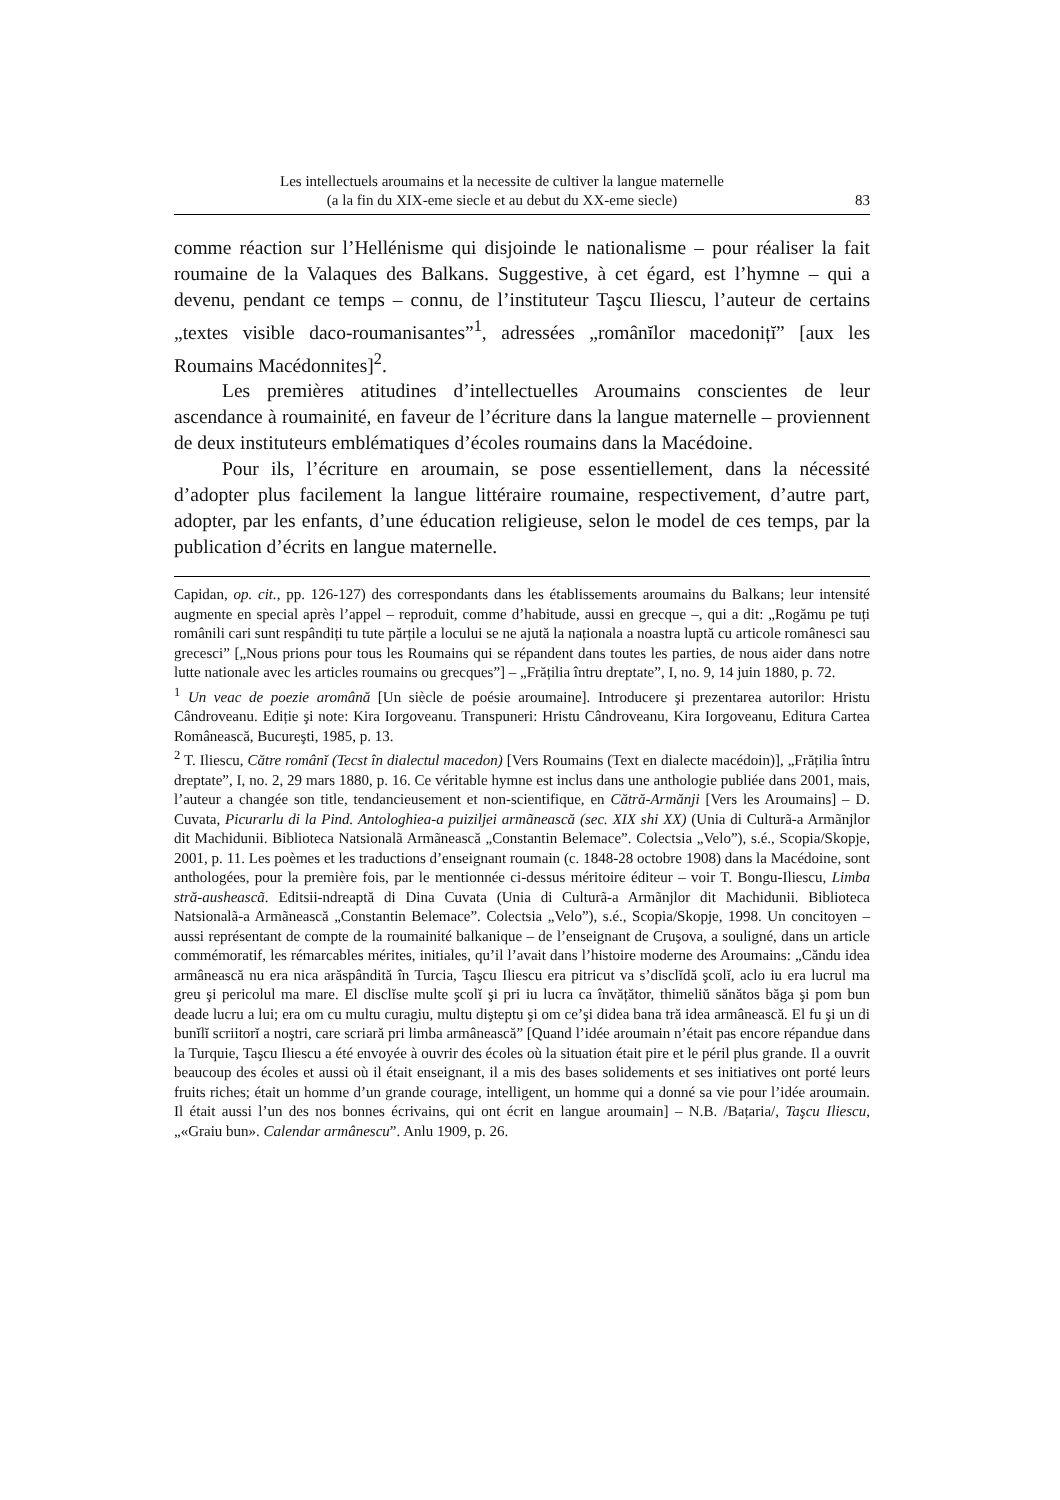Les intellectuels aroumains et la necessite de cultiver la langue maternelle
(a la fin du XIX-eme siecle et au debut du XX-eme siecle)
83
comme réaction sur l’Hellénisme qui disjoinde le nationalisme – pour réaliser la fait roumaine de la Valaques des Balkans. Suggestive, à cet égard, est l’hymne – qui a devenu, pendant ce temps – connu, de l’instituteur Taşcu Iliescu, l’auteur de certains „textes visible daco-roumanisantes”<sup>1</sup>, adressées „românĭlor macedonițĭ” [aux les Roumains Macédonnites]<sup>2</sup>.
Les premières atitudines d’intellectuelles Aroumains conscientes de leur ascendance à roumainité, en faveur de l’écriture dans la langue maternelle – proviennent de deux instituteurs emblématiques d’écoles roumains dans la Macédoine.
Pour ils, l’écriture en aroumain, se pose essentiellement, dans la nécessité d’adopter plus facilement la langue littéraire roumaine, respectivement, d’autre part, adopter, par les enfants, d’une éducation religieuse, selon le model de ces temps, par la publication d’écrits en langue maternelle.
Capidan, op. cit., pp. 126-127) des correspondants dans les établissements aroumains du Balkans; leur intensité augmente en special après l’appel – reproduit, comme d’habitude, aussi en grecque –, qui a dit: „Rogămu pe tuți românili cari sunt respândiți tu tute părțile a locului se ne ajută la naționala a noastra luptă cu articole românesci sau grecesci” [„Nous prions pour tous les Roumains qui se répandent dans toutes les parties, de nous aider dans notre lutte nationale avec les articles roumains ou grecques”] – „Frățilia întru dreptate”, I, no. 9, 14 juin 1880, p. 72.
<sup>1</sup> Un veac de poezie aromână [Un siècle de poésie aroumaine]. Introducere şi prezentarea autorilor: Hristu Cândroveanu. Ediție şi note: Kira Iorgoveanu. Transpuneri: Hristu Cândroveanu, Kira Iorgoveanu, Editura Cartea Românească, Bucureşti, 1985, p. 13.
<sup>2</sup> T. Iliescu, Către românĭ (Tecst în dialectul macedon) [Vers Roumains (Text en dialecte macédoin)], „Frățilia întru dreptate”, I, no. 2, 29 mars 1880, p. 16. Ce véritable hymne est inclus dans une anthologie publiée dans 2001, mais, l’auteur a changée son title, tendancieusement et non-scientifique, en Cătră-Armănji [Vers les Aroumains] – D. Cuvata, Picurarlu di la Pind. Antologhiea-a puiziljei armãnească (sec. XIX shi XX) (Unia di Culturã-a Armãnjlor dit Machidunii. Biblioteca Natsionalã Armãnească „Constantin Belemace”. Colectsia „Velo”), s.é., Scopia/Skopje, 2001, p. 11. Les poèmes et les traductions d’enseignant roumain (c. 1848-28 octobre 1908) dans la Macédoine, sont anthologées, pour la première fois, par le mentionnée ci-dessus méritoire éditeur – voir T. Bongu-Iliescu, Limba stră-ausheascã. Editsii-ndreaptă di Dina Cuvata (Unia di Culturã-a Armãnjlor dit Machidunii. Biblioteca Natsionalã-a Armãnească „Constantin Belemace”. Colectsia „Velo”), s.é., Scopia/Skopje, 1998. Un concitoyen – aussi représentant de compte de la roumainité balkanique – de l’enseignant de Cruşova, a souligné, dans un article commémoratif, les rémarcables mérites, initiales, qu’il l’avait dans l’histoire moderne des Aroumains: „Căndu idea armânească nu era nica arăspândită în Turcia, Taşcu Iliescu era pitricut va s’disclĭdă şcolĭ, aclo iu era lucrul ma greu şi pericolul ma mare. El disclĭse multe şcolĭ şi pri iu lucra ca învățător, thimeliŭ sănătos băga şi pom bun deade lucru a lui; era om cu multu curagiu, multu dişteptu şi om ce’şi didea bana tră idea armânească. El fu şi un di bunĭlĭ scriitorĭ a noştri, care scriară pri limba armânească” [Quand l’idée aroumain n’était pas encore répandue dans la Turquie, Taşcu Iliescu a été envoyée à ouvrir des écoles où la situation était pire et le péril plus grande. Il a ouvrit beaucoup des écoles et aussi où il était enseignant, il a mis des bases solidements et ses initiatives ont porté leurs fruits riches; était un homme d’un grande courage, intelligent, un homme qui a donné sa vie pour l’idée aroumain. Il était aussi l’un des nos bonnes écrivains, qui ont écrit en langue aroumain] – N.B. /Bațaria/, Taşcu Iliescu, „«Graiu bun». Calendar armânescu”. Anlu 1909, p. 26.